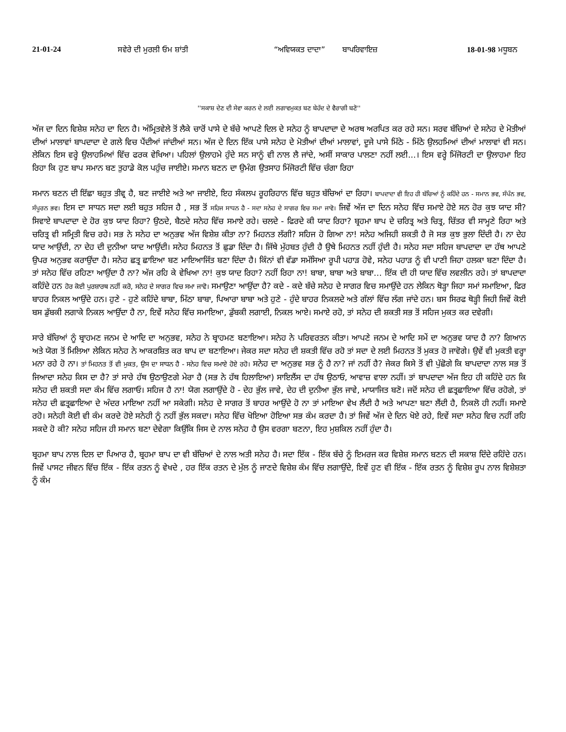21-01-24 ਸਵੇਰੇ ਦੀ ਮੁਰਲੀ ਓਮ ਸ਼ਾਂਤੀ “ਅਵਿਯਕਤ ਦਾਦਾ” ਬਾਪਰਿਵਾਇਜ਼ 18-01-98 ਮਧੂਬਨ
''ਸਕਾਸ਼ ਦੇਣ ਦੀ ਸੇਵਾ ਕਰਨ ਦੇ ਲਈ ਲਗਾਵਮੁਕਤ ਬਣ ਬੇਹੱਦ ਦੇ ਵੈਰਾਗੀ ਬਣੋ''
ਅੱਜ ਦਾ ਦਿਨ ਵਿਸ਼ੇਸ਼ ਸਨੇਹ ਦਾ ਦਿਨ ਹੈ। ਅੰਮ੍ਰਿਤਵੇਲੇ ਤੋਂ ਲੈਕੇ ਚਾਰੋਂ ਪਾਸੇ ਦੇ ਬੱਚੇ ਆਪਣੇ ਦਿਲ ਦੇ ਸਨੇਹ ਨੂੰ ਬਾਪਦਾਦਾ ਦੇ ਅਰਥ ਅਰਪਿਤ ਕਰ ਰਹੇ ਸਨ। ਸਰਵ ਬੱਚਿਆਂ ਦੇ ਸਨੇਹ ਦੇ ਮੋਤੀਆਂ ਦੀਆਂ ਮਾਲਾਵਾਂ ਬਾਪਦਾਦਾ ਦੇ ਗਲੇ ਵਿਚ ਪੈਂਦੀਆਂ ਜਾਂਦੀਆਂ ਸਨ। ਅੱਜ ਦੇ ਦਿਨ ਇੱਕ ਪਾਸੇ ਸਨੇਹ ਦੇ ਮੋਤੀਆਂ ਦੀਆਂ ਮਾਲਾਵਾਂ, ਦੂਜੇ ਪਾਸੇ ਮਿੱਠੇ - ਮਿੱਠੇ ਉਲਹਮਿਆਂ ਦੀਆਂ ਮਾਲਾਵਾਂ ਵੀ ਸਨ। ਲੇਕਿਨ ਇਸ ਵਰ੍ਹੇ ਉਲਾਹਮਿਆਂ ਵਿੱਚ ਫਰਕ ਵੇਖਿਆ। ਪਹਿਲਾਂ ਉਲਾਹਮੇ ਹੁੰਦੇ ਸਨ ਸਾਨੂੰ ਵੀ ਨਾਲ ਲੈ ਜਾਂਦੇ, ਅਸੀਂ ਸਾਕਾਰ ਪਾਲਣਾ ਨਹੀਂ ਲਈ...। ਇਸ ਵਰ੍ਹੇ ਮਿੱਜੋਰਟੀ ਦਾ ਉਲਾਹਮਾ ਇਹ ਰਿਹਾ ਕਿ ਹੁਣ ਬਾਪ ਸਮਾਨ ਬਣ ਤੁਹਾਡੇ ਕੋਲ ਪਹੁੰਚ ਜਾਈਏ। ਸਮਾਨ ਬਣਨ ਦਾ ਉਮੰਗ ਉਤਸਾਹ ਮਿੱਜੋਰਟੀ ਵਿੱਚ ਚੰਗਾ ਰਿਹਾ
ਸਮਾਨ ਬਣਨ ਦੀ ਇੱਛਾ ਬਹੁਤ ਤੀਵ੍ਰ ਹੈ, ਬਣ ਜਾਈਏ ਅਤੇ ਆ ਜਾਈਏ, ਇਹ ਸੰਕਲਪ ਰੂਹਰਿਹਾਨ ਵਿੱਚ ਬਹੁਤ ਬੱਚਿਆਂ ਦਾ ਰਿਹਾ। ਬਾਪਦਾਦਾ ਵੀ ਇਹ ਹੀ ਬੱਚਿਆਂ ਨੂੰ ਕਹਿੰਦੇ ਹਨ - ਸਮਾਨ ਭਵ, ਸੰਪੰਨ ਭਵ, ਸੰਪੂਰਨ ਭਵ। ਇਸ ਦਾ ਸਾਧਨ ਸਦਾ ਲਈ ਬਹੁਤ ਸਹਿਜ ਹੈ , ਸਭ ਤੋਂ ਸਹਿਜ ਸਾਧਨ ਹੈ - ਸਦਾ ਸਨੇਹ ਦੇ ਸਾਗਰ ਵਿਚ ਸਮਾ ਜਾਵੋ। ਜਿਵੇਂ ਅੱਜ ਦਾ ਦਿਨ ਸਨੇਹ ਵਿੱਚ ਸਮਾਏ ਹੋਏ ਸਨ ਹੋਰ ਕੁਝ ਯਾਦ ਸੀ? ਸਿਵਾਏ ਬਾਪਦਾਦਾ ਦੇ ਹੋਰ ਕੁਝ ਯਾਦ ਰਿਹਾ? ਉਠਦੇ, ਬੈਠਦੇ ਸਨੇਹ ਵਿੱਚ ਸਮਾਏ ਰਹੇ। ਚਲਦੇ - ਫਿਰਦੇ ਕੀ ਯਾਦ ਰਿਹਾ? ਬ੍ਰਹਮਾ ਬਾਪ ਦੇ ਚਰਿਤ੍ਰ ਅਤੇ ਚਿਤ੍ਰ, ਚਿੱਤਰ ਵੀ ਸਾਮ੍ਹਣੇ ਰਿਹਾ ਅਤੇ ਚਰਿਤ੍ਰ ਵੀ ਸਮ੍ਰਿਤੀ ਵਿਚ ਰਹੇ। ਸਭ ਨੇ ਸਨੇਹ ਦਾ ਅਨੁਭਵ ਅੱਜ ਵਿਸ਼ੇਸ਼ ਕੀਤਾ ਨਾ? ਮਿਹਨਤ ਲੱਗੀ? ਸਹਿਜ ਹੋ ਗਿਆ ਨਾ! ਸਨੇਹ ਅਜਿਹੀ ਸ਼ਕਤੀ ਹੈ ਜੋ ਸਭ ਕੁਝ ਭੁਲਾ ਦਿੰਦੀ ਹੈ। ਨਾ ਦੇਹ ਯਾਦ ਆਉਂਦੀ, ਨਾ ਦੇਹ ਦੀ ਦੁਨੀਆ ਯਾਦ ਆਉਂਦੀ। ਸਨੇਹ ਮਿਹਨਤ ਤੋਂ ਛੁਡਾ ਦਿੰਦਾ ਹੈ। ਜਿੱਥੇ ਮੁੱਹਬਤ ਹੁੰਦੀ ਹੈ ਉਥੇ ਮਿਹਨਤ ਨਹੀਂ ਹੁੰਦੀ ਹੈ। ਸਨੇਹ ਸਦਾ ਸਹਿਜ ਬਾਪਦਾਦਾ ਦਾ ਹੱਥ ਆਪਣੇ ਉਪਰ ਅਨੁਭਵ ਕਰਾਉਂਦਾ ਹੈ। ਸਨੇਹ ਛਤ੍ਰ ਛਾਇਆ ਬਣ ਮਾਇਆਜਿੱਤ ਬਣਾ ਦਿੰਦਾ ਹੈ। ਕਿੰਨਾਂ ਵੀ ਵੱਡਾ ਸਮੱਸਿਆ ਰੂਪੀ ਪਹਾੜ ਹੋਵੇ, ਸਨੇਹ ਪਹਾੜ ਨੂੰ ਵੀ ਪਾਣੀ ਜਿਹਾ ਹਲਕਾ ਬਣਾ ਦਿੰਦਾ ਹੈ। ਤਾਂ ਸਨੇਹ ਵਿੱਚ ਰਹਿਣਾ ਆਉਂਦਾ ਹੈ ਨਾ? ਅੱਜ ਰਹਿ ਕੇ ਵੇਖਿਆ ਨਾ! ਕੁਝ ਯਾਦ ਰਿਹਾ? ਨਹੀਂ ਰਿਹਾ ਨਾ! ਬਾਬਾ, ਬਾਬਾ ਅਤੇ ਬਾਬਾ… ਇੱਕ ਦੀ ਹੀ ਯਾਦ ਵਿੱਚ ਲਵਲੀਨ ਰਹੇ। ਤਾਂ ਬਾਪਦਾਦਾ ਕਹਿੰਦੇ ਹਨ ਹੋਰ ਕੋਈ ਪੁਰਸ਼ਾਰਥ ਨਹੀਂ ਕਰੋ, ਸਨੇਹ ਦੇ ਸਾਗਰ ਵਿਚ ਸਮਾ ਜਾਵੋ। ਸਮਾਉਣਾ ਆਉਂਦਾ ਹੈ? ਕਦੇ - ਕਦੇ ਬੱਚੇ ਸਨੇਹ ਦੇ ਸਾਗਰ ਵਿਚ ਸਮਾਉਂਦੇ ਹਨ ਲੇਕਿਨ ਥੋੜ੍ਹਾ ਜਿਹਾ ਸਮਾਂ ਸਮਾਇਆ, ਫਿਰ ਬਾਹਰ ਨਿਕਲ ਆਉਂਦੇ ਹਨ। ਹੁਣੇ - ਹੁਣੇ ਕਹਿੰਦੇ ਬਾਬਾ, ਮਿੱਠਾ ਬਾਬਾ, ਪਿਆਰਾ ਬਾਬਾ ਅਤੇ ਹੁਣੇ - ਹੁੰਦੇ ਬਾਹਰ ਨਿਕਲਦੇ ਅਤੇ ਗੱਲਾਂ ਵਿੱਚ ਲੱਗ ਜਾਂਦੇ ਹਨ। ਬਸ ਸਿਰਫ ਥੋੜ੍ਹੀ ਜਿਹੀ ਜਿਵੇਂ ਕੋਈ ਬਸ ਡੁੱਬਕੀ ਲਗਾਕੇ ਨਿਕਲ ਆਉਂਦਾ ਹੈ ਨਾ, ਇਵੇਂ ਸਨੇਹ ਵਿੱਚ ਸਮਾਇਆ, ਡੁੱਬਕੀ ਲਗਾਈ, ਨਿਕਲ ਆਏ। ਸਮਾਏ ਰਹੋ, ਤਾਂ ਸਨੇਹ ਦੀ ਸ਼ਕਤੀ ਸਭ ਤੋਂ ਸਹਿਜ ਮੁਕਤ ਕਰ ਦਵੇਗੀ।
ਸਾਰੇ ਬੱਚਿਆਂ ਨੂੰ ਬ੍ਰਾਹਮਣ ਜਨਮ ਦੇ ਆਦਿ ਦਾ ਅਨੁਭਵ, ਸਨੇਹ ਨੇ ਬ੍ਰਾਹਮਣ ਬਣਾਇਆ। ਸਨੇਹ ਨੇ ਪਰਿਵਰਤਨ ਕੀਤਾ। ਆਪਣੇ ਜਨਮ ਦੇ ਆਦਿ ਸਮੇਂ ਦਾ ਅਨੁਭਵ ਯਾਦ ਹੈ ਨਾ? ਗਿਆਨ ਅਤੇ ਯੋਗ ਤੋਂ ਮਿਲਿਆ ਲੇਕਿਨ ਸਨੇਹ ਨੇ ਆਕਰਸ਼ਿਤ ਕਰ ਬਾਪ ਦਾ ਬਣਾਇਆ। ਜੇਕਰ ਸਦਾ ਸਨੇਹ ਦੀ ਸ਼ਕਤੀ ਵਿੱਚ ਰਹੋ ਤਾਂ ਸਦਾ ਦੇ ਲਈ ਮਿਹਨਤ ਤੋਂ ਮੁਕਤ ਹੋ ਜਾਵੋਗੇ। ਉਵੇਂ ਵੀ ਮੁਕਤੀ ਵਰ੍ਹਾ ਮਨਾ ਰਹੇ ਹੋ ਨਾ। ਤਾਂ ਮਿਹਨਤ ਤੋਂ ਵੀ ਮੁਕਤ, ਉਸ ਦਾ ਸਾਧਨ ਹੈ - ਸਨੇਹ ਵਿਚ ਸਮਾਏ ਹੋਏ ਰਹੋ। ਸਨੇਹ ਦਾ ਅਨੁਭਵ ਸਭ ਨੂੰ ਹੈ ਨਾ? ਜਾਂ ਨਹੀਂ ਹੈ? ਜੇਕਰ ਕਿਸੇ ਤੋਂ ਵੀ ਪੁੱਛੋਗੇ ਕਿ ਬਾਪਦਾਦਾ ਨਾਲ ਸਭ ਤੋਂ ਜਿਆਦਾ ਸਨੇਹ ਕਿਸ ਦਾ ਹੈ? ਤਾਂ ਸਾਰੇ ਹੱਥ ਉਠਾਉਣਗੇ ਮੇਰਾ ਹੈ (ਸਭ ਨੇ ਹੱਥ ਹਿਲਾਇਆ) ਸਾਇਲੈਂਸ ਦਾ ਹੱਥ ਉਠਾਓ, ਆਵਾਜ਼ ਵਾਲਾ ਨਹੀਂ। ਤਾਂ ਬਾਪਦਾਦਾ ਅੱਜ ਇਹ ਹੀ ਕਹਿੰਦੇ ਹਨ ਕਿ ਸਨੇਹ ਦੀ ਸ਼ਕਤੀ ਸਦਾ ਕੰਮ ਵਿੱਚ ਲਗਾਓ। ਸਹਿਜ ਹੈ ਨਾ! ਯੋਗ ਲਗਾਉਂਦੇ ਹੋ - ਦੇਹ ਭੁੱਲ ਜਾਵੇ, ਦੇਹ ਦੀ ਦੁਨੀਆ ਭੁੱਲ ਜਾਵੇ, ਮਾਯਾਜਿਤ ਬਣੋ। ਜਦੋਂ ਸਨੇਹ ਦੀ ਛਤ੍ਰਛਾਇਆ ਵਿੱਚ ਰਹੋਗੇ, ਤਾਂ ਸਨੇਹ ਦੀ ਛਤ੍ਰਛਾਇਆ ਦੇ ਅੰਦਰ ਮਾਇਆ ਨਹੀਂ ਆ ਸਕੇਗੀ। ਸਨੇਹ ਦੇ ਸਾਗਰ ਤੋਂ ਬਾਹਰ ਆਉਂਦੇ ਹੋ ਨਾ ਤਾਂ ਮਾਇਆ ਵੇਖ ਲੈਂਦੀ ਹੈ ਅਤੇ ਆਪਣਾ ਬਣਾ ਲੈਂਦੀ ਹੈ, ਨਿਕਲੋ ਹੀ ਨਹੀਂ। ਸਮਾਏ ਰਹੋ। ਸਨੇਹੀ ਕੋਈ ਵੀ ਕੰਮ ਕਰਦੇ ਹੋਏ ਸਨੇਹੀ ਨੂੰ ਨਹੀਂ ਭੁੱਲ ਸਕਦਾ। ਸਨੇਹ ਵਿੱਚ ਖੋਇਆ ਹੋਇਆ ਸਭ ਕੰਮ ਕਰਦਾ ਹੈ। ਤਾਂ ਜਿਵੇਂ ਅੱਜ ਦੇ ਦਿਨ ਖੋਏ ਰਹੇ, ਇਵੇਂ ਸਦਾ ਸਨੇਹ ਵਿਚ ਨਹੀਂ ਰਹਿ ਸਕਦੇ ਹੋ ਕੀ? ਸਨੇਹ ਸਹਿਜ ਹੀ ਸਮਾਨ ਬਣਾ ਦੇਵੇਗਾ ਕਿਉਂਕਿ ਜਿਸ ਦੇ ਨਾਲ ਸਨੇਹ ਹੈ ਉਸ ਵਰਗਾ ਬਣਨਾ, ਇਹ ਮੁਸ਼ਕਿਲ ਨਹੀਂ ਹੁੰਦਾ ਹੈ।
ਬ੍ਰਹਮਾ ਬਾਪ ਨਾਲ ਦਿਲ ਦਾ ਪਿਆਰ ਹੈ, ਬ੍ਰਹਮਾ ਬਾਪ ਦਾ ਵੀ ਬੱਚਿਆਂ ਦੇ ਨਾਲ ਅਤੀ ਸਨੇਹ ਹੈ। ਸਦਾ ਇੱਕ - ਇੱਕ ਬੱਚੇ ਨੂੰ ਇਮਰਜ ਕਰ ਵਿਸ਼ੇਸ਼ ਸਮਾਨ ਬਣਨ ਦੀ ਸਕਾਸ਼ ਦਿੰਦੇ ਰਹਿੰਦੇ ਹਨ। ਜਿਵੇਂ ਪਾਸਟ ਜੀਵਨ ਵਿੱਚ ਇੱਕ - ਇੱਕ ਰਤਨ ਨੂੰ ਵੇਖਦੇ , ਹਰ ਇੱਕ ਰਤਨ ਦੇ ਮੁੱਲ ਨੂੰ ਜਾਣਦੇ ਵਿਸ਼ੇਸ਼ ਕੰਮ ਵਿੱਚ ਲਗਾਉਂਦੇ, ਇਵੇਂ ਹੁਣ ਵੀ ਇੱਕ - ਇੱਕ ਰਤਨ ਨੂੰ ਵਿਸ਼ੇਸ਼ ਰੂਪ ਨਾਲ ਵਿਸ਼ੇਸ਼ਤਾ ਨੂੰ ਕੰਮ